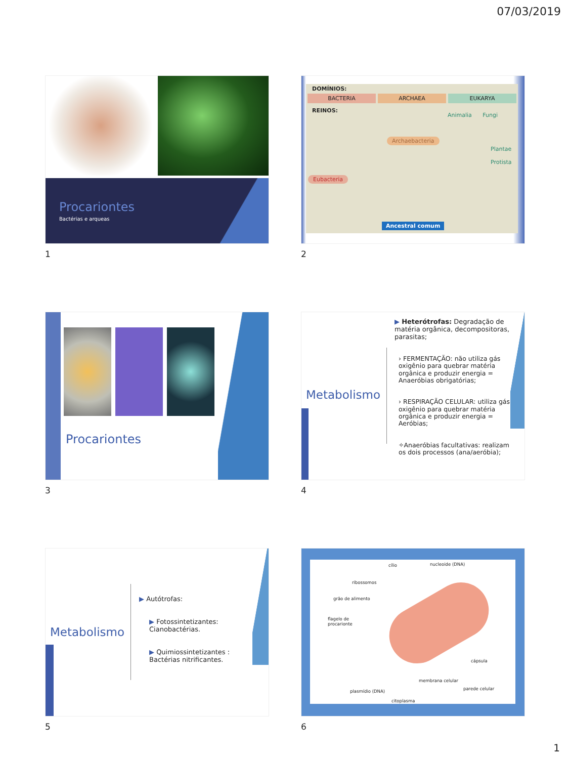07/03/2019
Procariontes
Bactérias e arqueas
1
DOMÍNIOS:
BACTERIA ARCHAEA EUKARYA
REINOS:
Animalia Fungi
Archaebacteria
Plantae
Protista
Eubacteria
Ancestral comum
2
Procariontes
3
Metabolismo
▶ Heterótrofas: Degradação de matéria orgânica, decompositoras, parasitas;
› FERMENTAÇÃO: não utiliza gás oxigênio para quebrar matéria orgânica e produzir energia = Anaeróbias obrigatórias;
› RESPIRAÇÃO CELULAR: utiliza gás oxigênio para quebrar matéria orgânica e produzir energia = Aeróbias;
✧Anaeróbias facultativas: realizam os dois processos (ana/aeróbia);
4
Metabolismo
▶ Autótrofas:
▶ Fotossintetizantes: Cianobactérias.
▶ Quimiossintetizantes : Bactérias nitrificantes.
5
cílio nucleoide (DNA)
ribossomos
grão de alimento
flagelo de
procarionte
cápsula
membrana celular
parede celular
plasmídio (DNA)
citoplasma
6
1